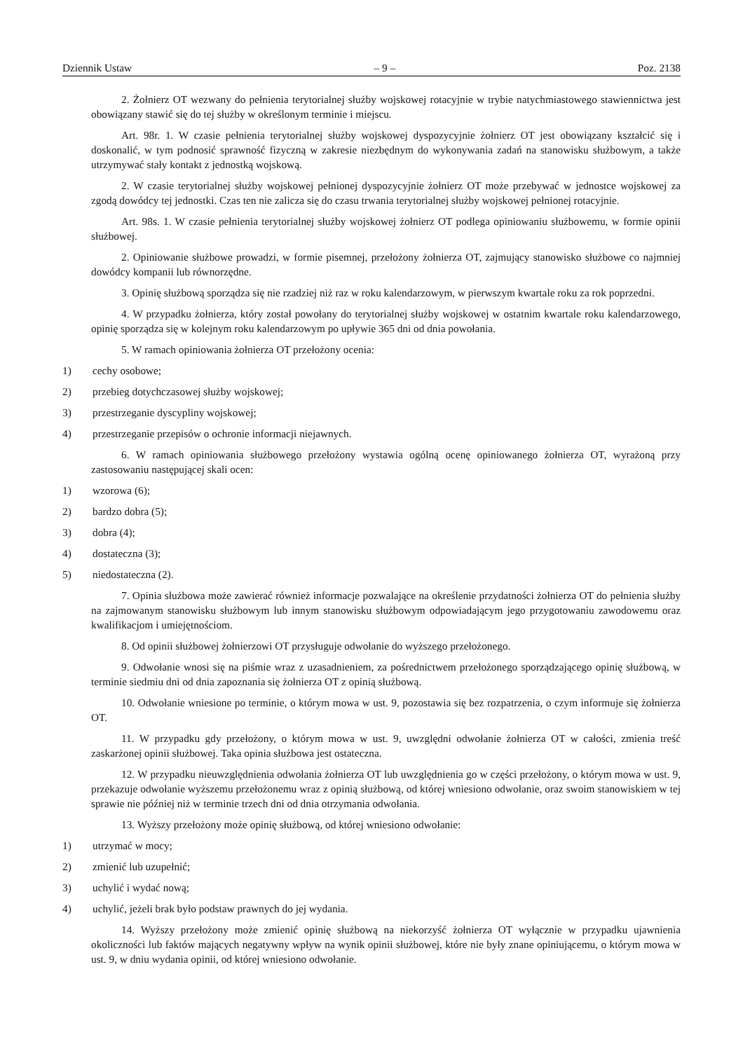Dziennik Ustaw – 9 – Poz. 2138
2. Żołnierz OT wezwany do pełnienia terytorialnej służby wojskowej rotacyjnie w trybie natychmiastowego stawiennictwa jest obowiązany stawić się do tej służby w określonym terminie i miejscu.
Art. 98r. 1. W czasie pełnienia terytorialnej służby wojskowej dyspozycyjnie żołnierz OT jest obowiązany kształcić się i doskonalić, w tym podnosić sprawność fizyczną w zakresie niezbędnym do wykonywania zadań na stanowisku służbowym, a także utrzymywać stały kontakt z jednostką wojskową.
2. W czasie terytorialnej służby wojskowej pełnionej dyspozycyjnie żołnierz OT może przebywać w jednostce wojskowej za zgodą dowódcy tej jednostki. Czas ten nie zalicza się do czasu trwania terytorialnej służby wojskowej pełnionej rotacyjnie.
Art. 98s. 1. W czasie pełnienia terytorialnej służby wojskowej żołnierz OT podlega opiniowaniu służbowemu, w formie opinii służbowej.
2. Opiniowanie służbowe prowadzi, w formie pisemnej, przełożony żołnierza OT, zajmujący stanowisko służbowe co najmniej dowódcy kompanii lub równorzędne.
3. Opinię służbową sporządza się nie rzadziej niż raz w roku kalendarzowym, w pierwszym kwartale roku za rok poprzedni.
4. W przypadku żołnierza, który został powołany do terytorialnej służby wojskowej w ostatnim kwartale roku kalendarzowego, opinię sporządza się w kolejnym roku kalendarzowym po upływie 365 dni od dnia powołania.
5. W ramach opiniowania żołnierza OT przełożony ocenia:
1) cechy osobowe;
2) przebieg dotychczasowej służby wojskowej;
3) przestrzeganie dyscypliny wojskowej;
4) przestrzeganie przepisów o ochronie informacji niejawnych.
6. W ramach opiniowania służbowego przełożony wystawia ogólną ocenę opiniowanego żołnierza OT, wyrażoną przy zastosowaniu następującej skali ocen:
1) wzorowa (6);
2) bardzo dobra (5);
3) dobra (4);
4) dostateczna (3);
5) niedostateczna (2).
7. Opinia służbowa może zawierać również informacje pozwalające na określenie przydatności żołnierza OT do pełnienia służby na zajmowanym stanowisku służbowym lub innym stanowisku służbowym odpowiadającym jego przygotowaniu zawodowemu oraz kwalifikacjom i umiejętnościom.
8. Od opinii służbowej żołnierzowi OT przysługuje odwołanie do wyższego przełożonego.
9. Odwołanie wnosi się na piśmie wraz z uzasadnieniem, za pośrednictwem przełożonego sporządzającego opinię służbową, w terminie siedmiu dni od dnia zapoznania się żołnierza OT z opinią służbową.
10. Odwołanie wniesione po terminie, o którym mowa w ust. 9, pozostawia się bez rozpatrzenia, o czym informuje się żołnierza OT.
11. W przypadku gdy przełożony, o którym mowa w ust. 9, uwzględni odwołanie żołnierza OT w całości, zmienia treść zaskarżonej opinii służbowej. Taka opinia służbowa jest ostateczna.
12. W przypadku nieuwzględnienia odwołania żołnierza OT lub uwzględnienia go w części przełożony, o którym mowa w ust. 9, przekazuje odwołanie wyższemu przełożonemu wraz z opinią służbową, od której wniesiono odwołanie, oraz swoim stanowiskiem w tej sprawie nie później niż w terminie trzech dni od dnia otrzymania odwołania.
13. Wyższy przełożony może opinię służbową, od której wniesiono odwołanie:
1) utrzymać w mocy;
2) zmienić lub uzupełnić;
3) uchylić i wydać nową;
4) uchylić, jeżeli brak było podstaw prawnych do jej wydania.
14. Wyższy przełożony może zmienić opinię służbową na niekorzyść żołnierza OT wyłącznie w przypadku ujawnienia okoliczności lub faktów mających negatywny wpływ na wynik opinii służbowej, które nie były znane opiniującemu, o którym mowa w ust. 9, w dniu wydania opinii, od której wniesiono odwołanie.